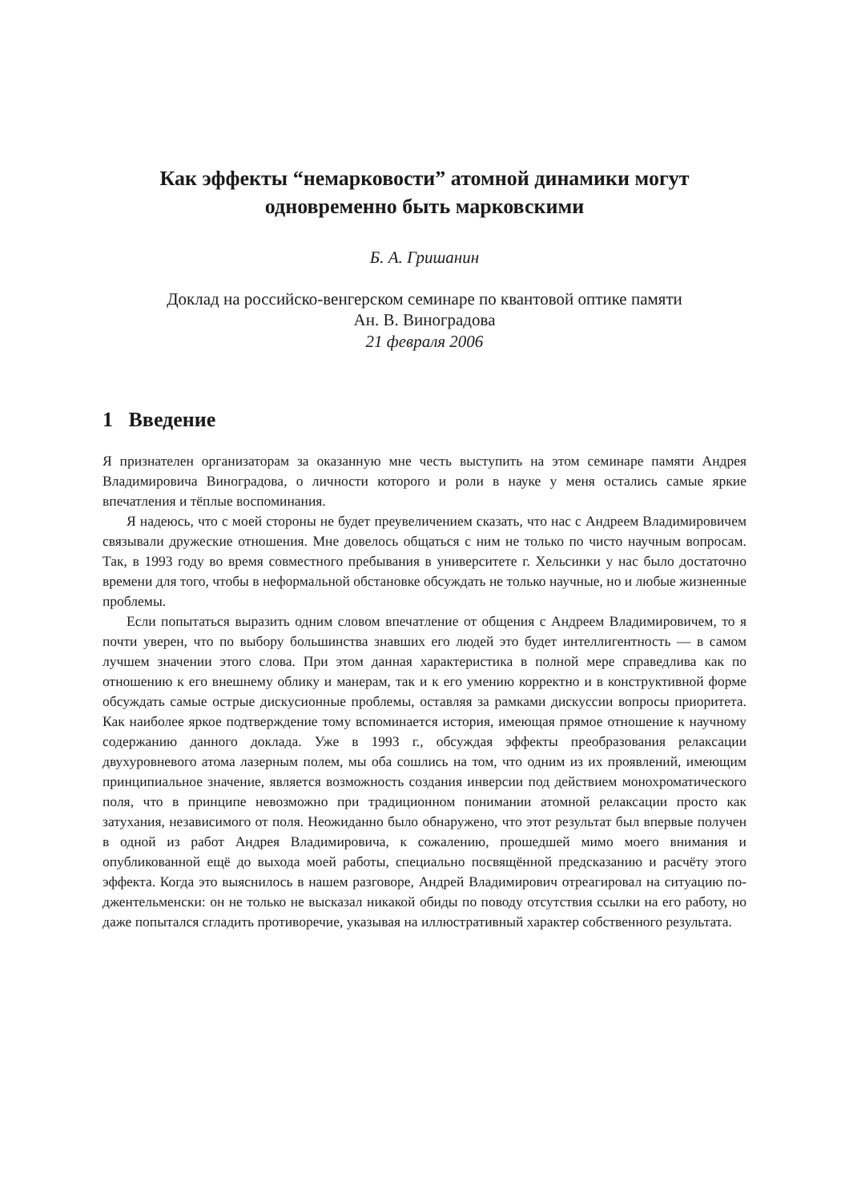Как эффекты “немарковости” атомной динамики могут
одновременно быть марковскими
Б. А. Гришанин
Доклад на российско-венгерском семинаре по квантовой оптике памяти
Ан. В. Виноградова
21 февраля 2006
1 Введение
Я признателен организаторам за оказанную мне честь выступить на этом семинаре памяти Андрея Владимировича Виноградова, о личности которого и роли в науке у меня остались самые яркие впечатления и тёплые воспоминания.
Я надеюсь, что с моей стороны не будет преувеличением сказать, что нас с Андреем Владимировичем связывали дружеские отношения. Мне довелось общаться с ним не только по чисто научным вопросам. Так, в 1993 году во время совместного пребывания в университете г. Хельсинки у нас было достаточно времени для того, чтобы в неформальной обстановке обсуждать не только научные, но и любые жизненные проблемы.
Если попытаться выразить одним словом впечатление от общения с Андреем Владимировичем, то я почти уверен, что по выбору большинства знавших его людей это будет интеллигентность — в самом лучшем значении этого слова. При этом данная характеристика в полной мере справедлива как по отношению к его внешнему облику и манерам, так и к его умению корректно и в конструктивной форме обсуждать самые острые дискусионные проблемы, оставляя за рамками дискуссии вопросы приоритета. Как наиболее яркое подтверждение тому вспоминается история, имеющая прямое отношение к научному содержанию данного доклада. Уже в 1993 г., обсуждая эффекты преобразования релаксации двухуровневого атома лазерным полем, мы оба сошлись на том, что одним из их проявлений, имеющим принципиальное значение, является возможность создания инверсии под действием монохроматического поля, что в принципе невозможно при традиционном понимании атомной релаксации просто как затухания, независимого от поля. Неожиданно было обнаружено, что этот результат был впервые получен в одной из работ Андрея Владимировича, к сожалению, прошедшей мимо моего внимания и опубликованной ещё до выхода моей работы, специально посвящённой предсказанию и расчёту этого эффекта. Когда это выяснилось в нашем разговоре, Андрей Владимирович отреагировал на ситуацию по-джентельменски: он не только не высказал никакой обиды по поводу отсутствия ссылки на его работу, но даже попытался сгладить противоречие, указывая на иллюстративный характер собственного результата.